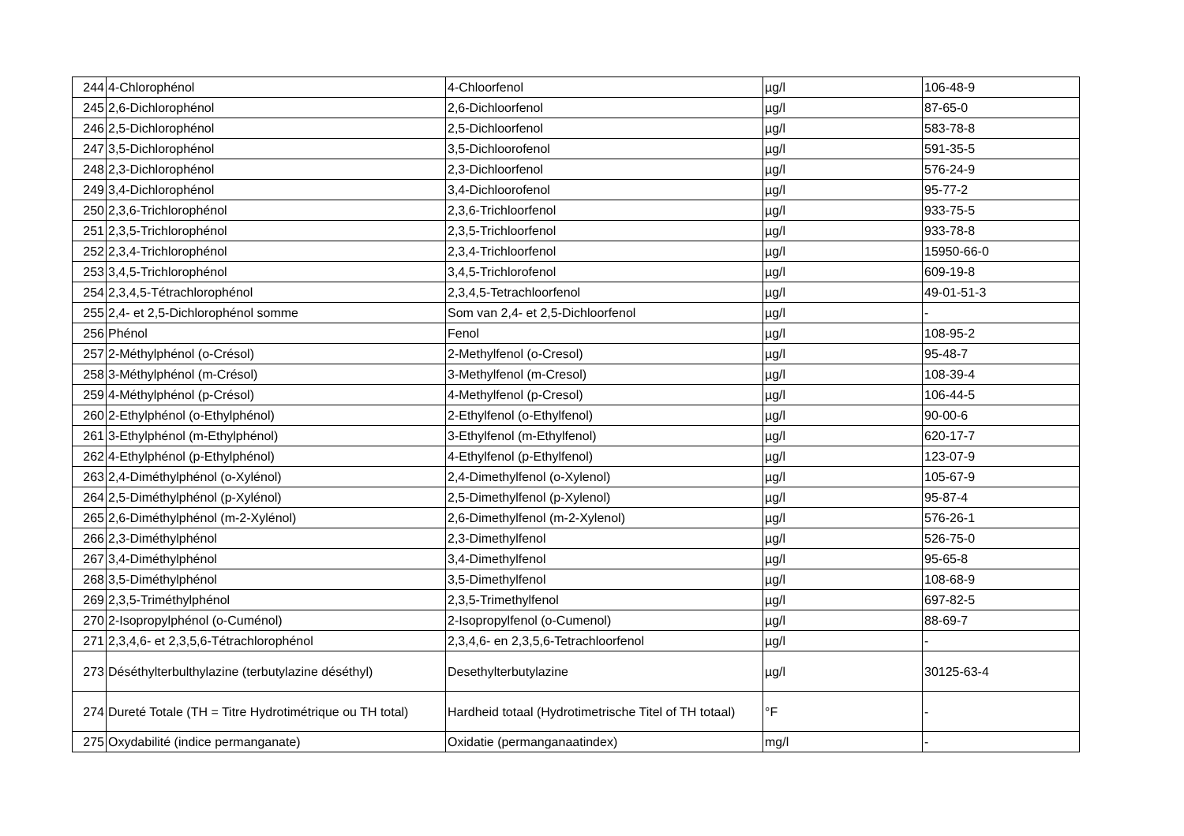| 244 | 4-Chlorophénol | 4-Chloorfenol | µg/l | 106-48-9 |
| 245 | 2,6-Dichlorophénol | 2,6-Dichloorfenol | µg/l | 87-65-0 |
| 246 | 2,5-Dichlorophénol | 2,5-Dichloorfenol | µg/l | 583-78-8 |
| 247 | 3,5-Dichlorophénol | 3,5-Dichloorofenol | µg/l | 591-35-5 |
| 248 | 2,3-Dichlorophénol | 2,3-Dichloorfenol | µg/l | 576-24-9 |
| 249 | 3,4-Dichlorophénol | 3,4-Dichloorofenol | µg/l | 95-77-2 |
| 250 | 2,3,6-Trichlorophénol | 2,3,6-Trichloorfenol | µg/l | 933-75-5 |
| 251 | 2,3,5-Trichlorophénol | 2,3,5-Trichloorfenol | µg/l | 933-78-8 |
| 252 | 2,3,4-Trichlorophénol | 2,3,4-Trichloorfenol | µg/l | 15950-66-0 |
| 253 | 3,4,5-Trichlorophénol | 3,4,5-Trichlorofenol | µg/l | 609-19-8 |
| 254 | 2,3,4,5-Tétrachlorophénol | 2,3,4,5-Tetrachloorfenol | µg/l | 49-01-51-3 |
| 255 | 2,4- et 2,5-Dichlorophénol somme | Som van 2,4- et 2,5-Dichloorfenol | µg/l | - |
| 256 | Phénol | Fenol | µg/l | 108-95-2 |
| 257 | 2-Méthylphénol (o-Crésol) | 2-Methylfenol (o-Cresol) | µg/l | 95-48-7 |
| 258 | 3-Méthylphénol (m-Crésol) | 3-Methylfenol (m-Cresol) | µg/l | 108-39-4 |
| 259 | 4-Méthylphénol (p-Crésol) | 4-Methylfenol (p-Cresol) | µg/l | 106-44-5 |
| 260 | 2-Ethylphénol (o-Ethylphénol) | 2-Ethylfenol (o-Ethylfenol) | µg/l | 90-00-6 |
| 261 | 3-Ethylphénol (m-Ethylphénol) | 3-Ethylfenol (m-Ethylfenol) | µg/l | 620-17-7 |
| 262 | 4-Ethylphénol (p-Ethylphénol) | 4-Ethylfenol (p-Ethylfenol) | µg/l | 123-07-9 |
| 263 | 2,4-Diméthylphénol (o-Xylénol) | 2,4-Dimethylfenol (o-Xylenol) | µg/l | 105-67-9 |
| 264 | 2,5-Diméthylphénol (p-Xylénol) | 2,5-Dimethylfenol (p-Xylenol) | µg/l | 95-87-4 |
| 265 | 2,6-Diméthylphénol (m-2-Xylénol) | 2,6-Dimethylfenol (m-2-Xylenol) | µg/l | 576-26-1 |
| 266 | 2,3-Diméthylphénol | 2,3-Dimethylfenol | µg/l | 526-75-0 |
| 267 | 3,4-Diméthylphénol | 3,4-Dimethylfenol | µg/l | 95-65-8 |
| 268 | 3,5-Diméthylphénol | 3,5-Dimethylfenol | µg/l | 108-68-9 |
| 269 | 2,3,5-Triméthylphénol | 2,3,5-Trimethylfenol | µg/l | 697-82-5 |
| 270 | 2-Isopropylphénol (o-Cuménol) | 2-Isopropylfenol (o-Cumenol) | µg/l | 88-69-7 |
| 271 | 2,3,4,6- et 2,3,5,6-Tétrachlorophénol | 2,3,4,6- en 2,3,5,6-Tetrachloorfenol | µg/l | - |
| 273 | Déséthylterbulthylazine (terbutylazine déséthyl) | Desethylterbutylazine | µg/l | 30125-63-4 |
| 274 | Dureté Totale (TH = Titre Hydrotimétrique ou TH total) | Hardheid totaal (Hydrotimetrische Titel of TH totaal) | °F | - |
| 275 | Oxydabilité (indice permanganate) | Oxidatie (permanganaatindex) | mg/l | - |